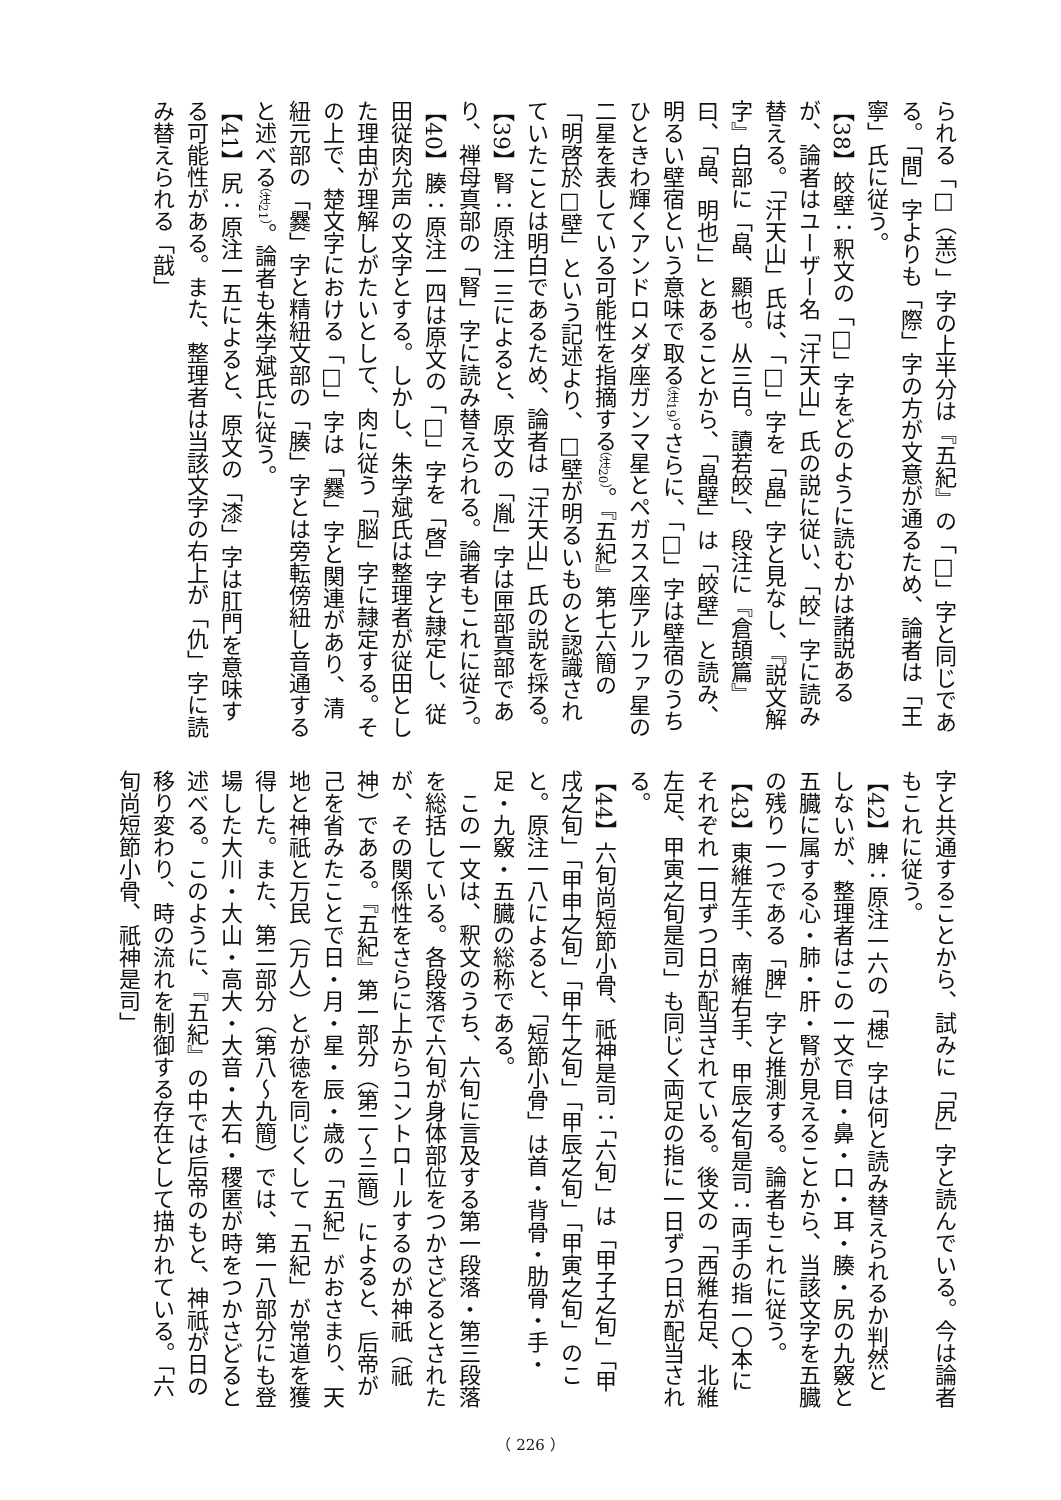られる「□（羔）」字の上半分は『五紀』の「□」字と同じである。「間」字よりも「際」字の方が文意が通るため、論者は「王寧」氏に従う。
【38】皎壁：釈文の「□」字をどのように読むかは諸説あるが、論者はユーザー名「汗天山」氏の説に従い、「皎」字に読み替える。「汗天山」氏は、「□」字を「皛」字と見なし、『説文解字』白部に「皛、顯也。从三白。讀若皎」、段注に『倉頡篇』曰、「皛、明也」」とあることから、「皛壁」は「皎壁」と読み、明るい壁宿という意味で取る（注19）。さらに、「□」字は壁宿のうちひときわ輝くアンドロメダ座ガンマ星とペガスス座アルファ星の二星を表している可能性を指摘する（注20）。『五紀』第七六簡の「明啓於□壁」という記述より、□壁が明るいものと認識されていたことは明白であるため、論者は「汗天山」氏の説を採る。
【39】腎：原注一三によると、原文の「胤」字は匣部真部であり、禅母真部の「腎」字に読み替えられる。論者もこれに従う。
【40】腠：原注一四は原文の「□」字を「晵」字と隷定し、従田従肉允声の文字とする。しかし、朱学斌氏は整理者が従田とした理由が理解しがたいとして、肉に従う「脳」字に隷定する。その上で、楚文字における「□」字は「爨」字と関連があり、清紐元部の「爨」字と精紐文部の「腠」字とは旁転傍紐し音通すると述べる（注21）。論者も朱学斌氏に従う。
【41】尻：原注一五によると、原文の「漆」字は肛門を意味する可能性がある。また、整理者は当該文字の右上が「仇」字に読み替えられる「戠」
字と共通することから、試みに「尻」字と読んでいる。今は論者もこれに従う。
【42】脾：原注一六の「槵」字は何と読み替えられるか判然としないが、整理者はこの一文で目・鼻・口・耳・腠・尻の九竅と五臓に属する心・肺・肝・腎が見えることから、当該文字を五臓の残り一つである「脾」字と推測する。論者もこれに従う。
【43】東維左手、南維右手、甲辰之旬是司：両手の指一〇本にそれぞれ一日ずつ日が配当されている。後文の「西維右足、北維左足、甲寅之旬是司」も同じく両足の指に一日ずつ日が配当される。
【44】六旬尚短節小骨、祇神是司：「六旬」は「甲子之旬」「甲戌之旬」「甲申之旬」「甲午之旬」「甲辰之旬」「甲寅之旬」のこと。原注一八によると、「短節小骨」は首・背骨・肋骨・手・足・九竅・五臓の総称である。
　この一文は、釈文のうち、六旬に言及する第一段落・第三段落を総括している。各段落で六旬が身体部位をつかさどるとされたが、その関係性をさらに上からコントロールするのが神祇（祇神）である。『五紀』第一部分（第二～三簡）によると、后帝が己を省みたことで日・月・星・辰・歳の「五紀」がおさまり、天地と神祇と万民（万人）とが徳を同じくして「五紀」が常道を獲得した。また、第二部分（第八～九簡）では、第一八部分にも登場した大川・大山・高大・大音・大石・稷匿が時をつかさどると述べる。このように、『五紀』の中では后帝のもと、神祇が日の移り変わり、時の流れを制御する存在として描かれている。「六旬尚短節小骨、祇神是司」
（ 226 ）